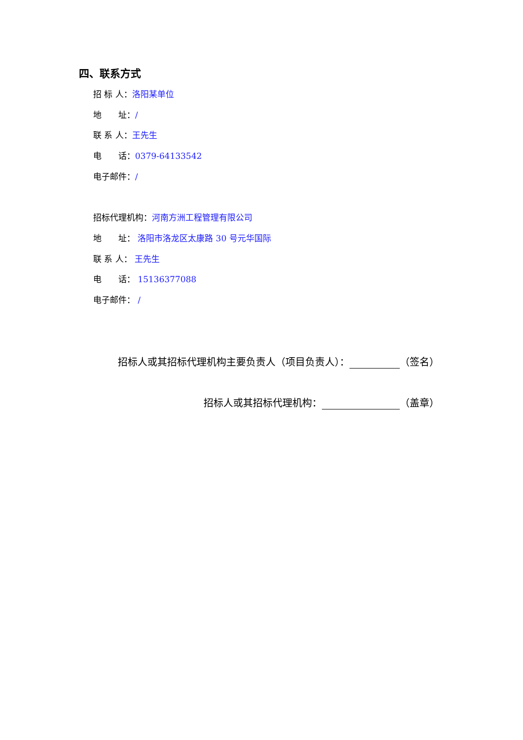四、联系方式
招 标 人：洛阳某单位
地　　址：/
联 系 人：王先生
电　　话：0379-64133542
电子邮件：/
招标代理机构：河南方洲工程管理有限公司
地　　址： 洛阳市洛龙区太康路 30 号元华国际
联 系 人： 王先生
电　　话： 15136377088
电子邮件： /
招标人或其招标代理机构主要负责人（项目负责人）： （签名）
招标人或其招标代理机构： （盖章）